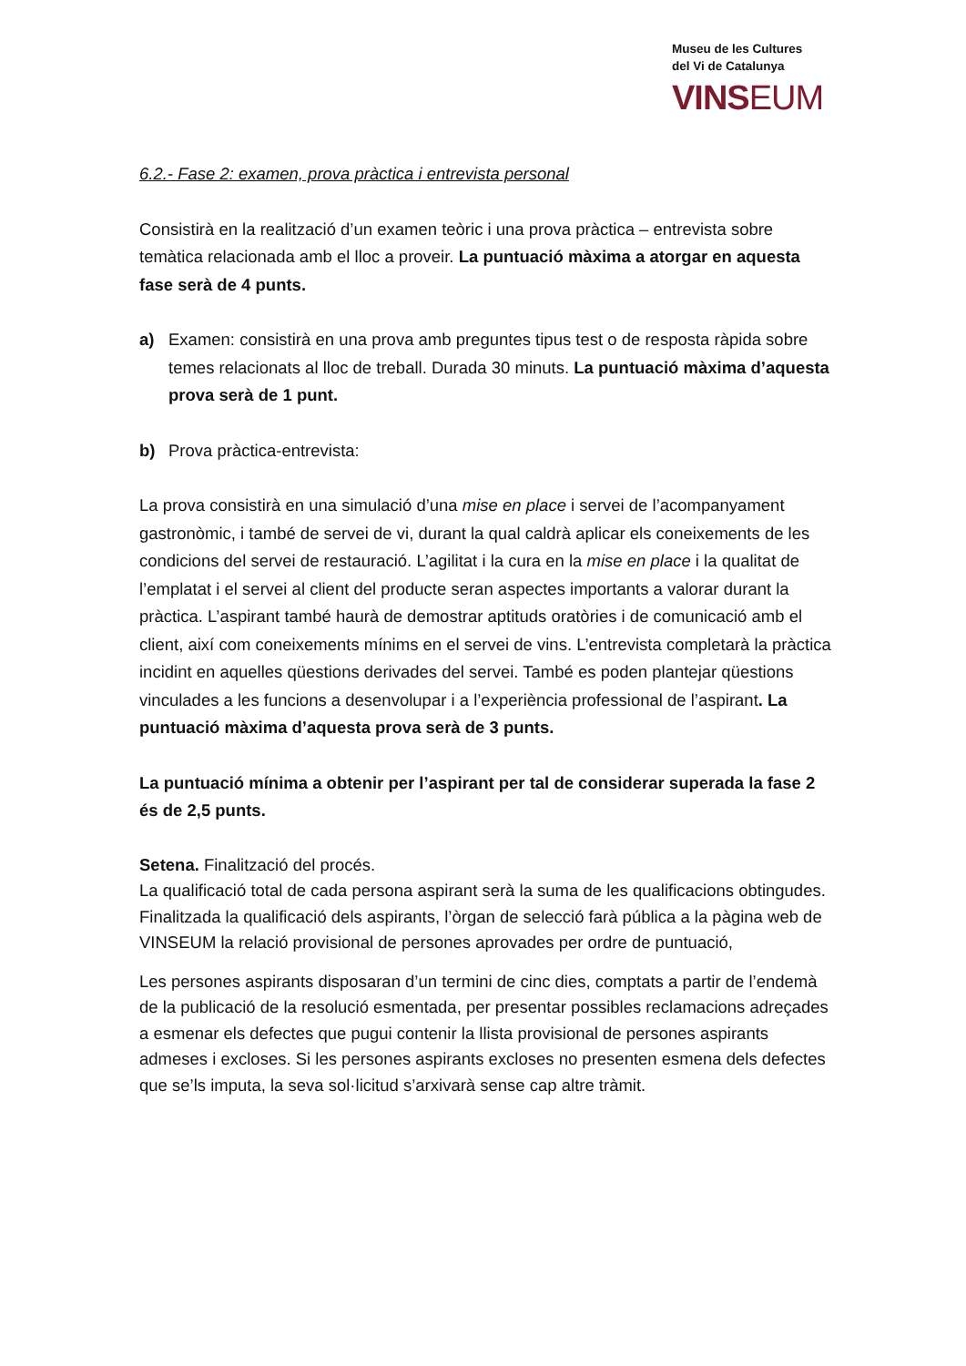Museu de les Cultures
del Vi de Catalunya
VINSEUM
6.2.- Fase 2: examen, prova pràctica i entrevista personal
Consistirà en la realització d’un examen teòric i una prova pràctica – entrevista sobre temàtica relacionada amb el lloc a proveir. La puntuació màxima a atorgar en aquesta fase serà de 4 punts.
a) Examen: consistirà en una prova amb preguntes tipus test o de resposta ràpida sobre temes relacionats al lloc de treball. Durada 30 minuts. La puntuació màxima d’aquesta prova serà de 1 punt.
b) Prova pràctica-entrevista:
La prova consistirà en una simulació d’una mise en place i servei de l’acompanyament gastronòmic, i també de servei de vi, durant la qual caldrà aplicar els coneixements de les condicions del servei de restauració. L’agilitat i la cura en la mise en place i la qualitat de l’emplatat i el servei al client del producte seran aspectes importants a valorar durant la pràctica. L’aspirant també haurà de demostrar aptituds oratòries i de comunicació amb el client, així com coneixements mínims en el servei de vins. L’entrevista completarà la pràctica incidint en aquelles qüestions derivades del servei. També es poden plantejar qüestions vinculades a les funcions a desenvolupar i a l’experiència professional de l’aspirant. La puntuació màxima d’aquesta prova serà de 3 punts.
La puntuació mínima a obtenir per l’aspirant per tal de considerar superada la fase 2 és de 2,5 punts.
Setena. Finalització del procés.
La qualificació total de cada persona aspirant serà la suma de les qualificacions obtingudes. Finalitzada la qualificació dels aspirants, l’òrgan de selecció farà pública a la pàgina web de VINSEUM la relació provisional de persones aprovades per ordre de puntuació,
Les persones aspirants disposaran d’un termini de cinc dies, comptats a partir de l’endemà de la publicació de la resolució esmentada, per presentar possibles reclamacions adreçades a esmenar els defectes que pugui contenir la llista provisional de persones aspirants admeses i excloses. Si les persones aspirants excloses no presenten esmena dels defectes que se’ls imputa, la seva sol·licitud s’arxivarà sense cap altre tràmit.